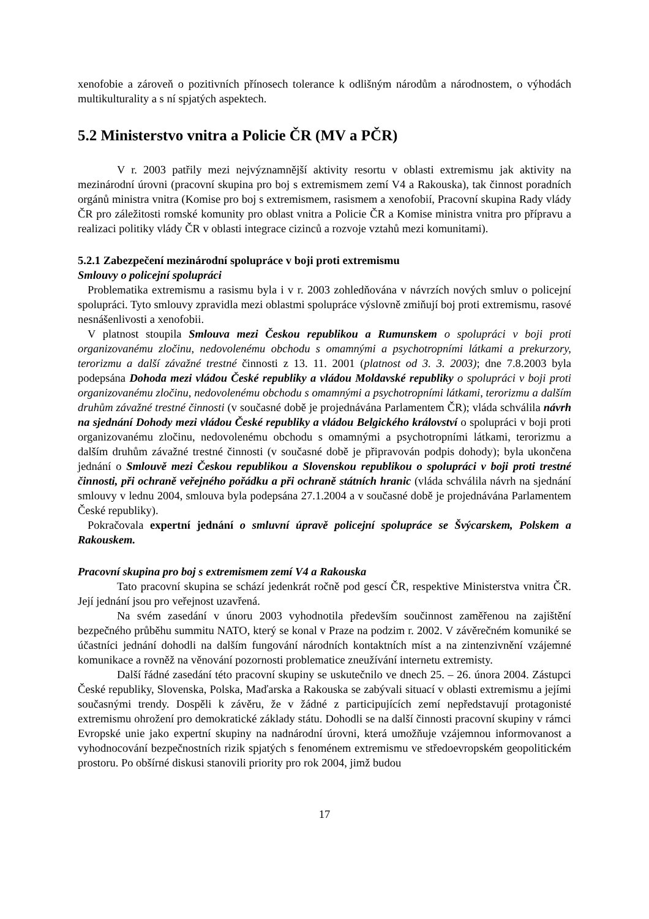xenofobie a zároveň o pozitivních přínosech tolerance k odlišným národům a národnostem, o výhodách multikulturality a s ní spjatých aspektech.
5.2 Ministerstvo vnitra a Policie ČR (MV a PČR)
V r. 2003 patřily mezi nejvýznamnější aktivity resortu v oblasti extremismu jak aktivity na mezinárodní úrovni (pracovní skupina pro boj s extremismem zemí V4 a Rakouska), tak činnost poradních orgánů ministra vnitra (Komise pro boj s extremismem, rasismem a xenofobií, Pracovní skupina Rady vlády ČR pro záležitosti romské komunity pro oblast vnitra a Policie ČR a Komise ministra vnitra pro přípravu a realizaci politiky vlády ČR v oblasti integrace cizinců a rozvoje vztahů mezi komunitami).
5.2.1 Zabezpečení mezinárodní spolupráce v boji proti extremismu
Smlouvy o policejní spolupráci
Problematika extremismu a rasismu byla i v r. 2003 zohledňována v návrzích nových smluv o policejní spolupráci. Tyto smlouvy zpravidla mezi oblastmi spolupráce výslovně zmiňují boj proti extremismu, rasové nesnášenlivosti a xenofobii.
V platnost stoupila Smlouva mezi Českou republikou a Rumunskem o spolupráci v boji proti organizovanému zločinu, nedovolenému obchodu s omamnými a psychotropními látkami a prekurzory, terorizmu a další závažné trestné činnosti z 13. 11. 2001 (platnost od 3. 3. 2003); dne 7.8.2003 byla podepsána Dohoda mezi vládou České republiky a vládou Moldavské republiky o spolupráci v boji proti organizovanému zločinu, nedovolenému obchodu s omamnými a psychotropními látkami, terorizmu a dalším druhům závažné trestné činnosti (v současné době je projednávána Parlamentem ČR); vláda schválila návrh na sjednání Dohody mezi vládou České republiky a vládou Belgického království o spolupráci v boji proti organizovanému zločinu, nedovolenému obchodu s omamnými a psychotropními látkami, terorizmu a dalším druhům závažné trestné činnosti (v současné době je připravován podpis dohody); byla ukončena jednání o Smlouvě mezi Českou republikou a Slovenskou republikou o spolupráci v boji proti trestné činnosti, při ochraně veřejného pořádku a při ochraně státních hranic (vláda schválila návrh na sjednání smlouvy v lednu 2004, smlouva byla podepsána 27.1.2004 a v současné době je projednávána Parlamentem České republiky).
Pokračovala expertní jednání o smluvní úpravě policejní spolupráce se Švýcarskem, Polskem a Rakouskem.
Pracovní skupina pro boj s extremismem zemí V4 a Rakouska
Tato pracovní skupina se schází jedenkrát ročně pod gescí ČR, respektive Ministerstva vnitra ČR. Její jednání jsou pro veřejnost uzavřená.
Na svém zasedání v únoru 2003 vyhodnotila především součinnost zaměřenou na zajištění bezpečného průběhu summitu NATO, který se konal v Praze na podzim r. 2002. V závěrečném komuniké se účastníci jednání dohodli na dalším fungování národních kontaktních míst a na zintenzivnění vzájemné komunikace a rovněž na věnování pozornosti problematice zneužívání internetu extremisty.
Další řádné zasedání této pracovní skupiny se uskutečnilo ve dnech 25. – 26. února 2004. Zástupci České republiky, Slovenska, Polska, Maďarska a Rakouska se zabývali situací v oblasti extremismu a jejími současnými trendy. Dospěli k závěru, že v žádné z participujících zemí nepředstavují protagonisté extremismu ohrožení pro demokratické základy státu. Dohodli se na další činnosti pracovní skupiny v rámci Evropské unie jako expertní skupiny na nadnárodní úrovni, která umožňuje vzájemnou informovanost a vyhodnocování bezpečnostních rizik spjatých s fenoménem extremismu ve středoevropském geopolitickém prostoru. Po obšírné diskusi stanovili priority pro rok 2004, jimž budou
17